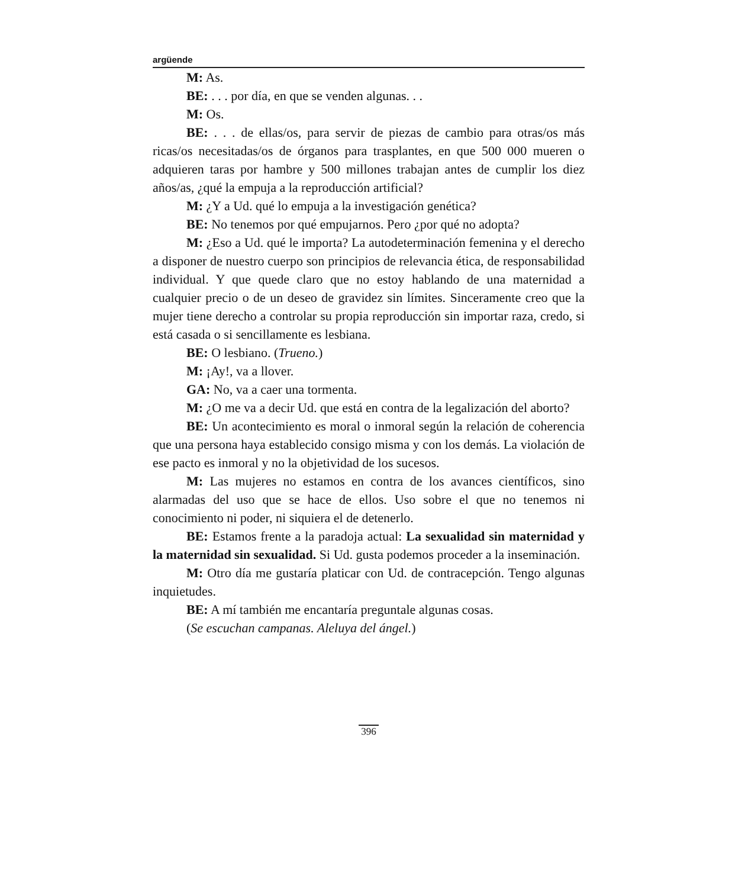argüende
M: As.
BE: . . . por día, en que se venden algunas. . .
M: Os.
BE: . . . de ellas/os, para servir de piezas de cambio para otras/os más ricas/os necesitadas/os de órganos para trasplantes, en que 500 000 mueren o adquieren taras por hambre y 500 millones trabajan antes de cumplir los diez años/as, ¿qué la empuja a la reproducción artificial?
M: ¿Y a Ud. qué lo empuja a la investigación genética?
BE: No tenemos por qué empujarnos. Pero ¿por qué no adopta?
M: ¿Eso a Ud. qué le importa? La autodeterminación femenina y el derecho a disponer de nuestro cuerpo son principios de relevancia ética, de responsabilidad individual. Y que quede claro que no estoy hablando de una maternidad a cualquier precio o de un deseo de gravidez sin límites. Sinceramente creo que la mujer tiene derecho a controlar su propia reproducción sin importar raza, credo, si está casada o si sencillamente es lesbiana.
BE: O lesbiano. (Trueno.)
M: ¡Ay!, va a llover.
GA: No, va a caer una tormenta.
M: ¿O me va a decir Ud. que está en contra de la legalización del aborto?
BE: Un acontecimiento es moral o inmoral según la relación de coherencia que una persona haya establecido consigo misma y con los demás. La violación de ese pacto es inmoral y no la objetividad de los sucesos.
M: Las mujeres no estamos en contra de los avances científicos, sino alarmadas del uso que se hace de ellos. Uso sobre el que no tenemos ni conocimiento ni poder, ni siquiera el de detenerlo.
BE: Estamos frente a la paradoja actual: La sexualidad sin maternidad y la maternidad sin sexualidad. Si Ud. gusta podemos proceder a la inseminación.
M: Otro día me gustaría platicar con Ud. de contracepción. Tengo algunas inquietudes.
BE: A mí también me encantaría preguntale algunas cosas.
(Se escuchan campanas. Aleluya del ángel.)
396